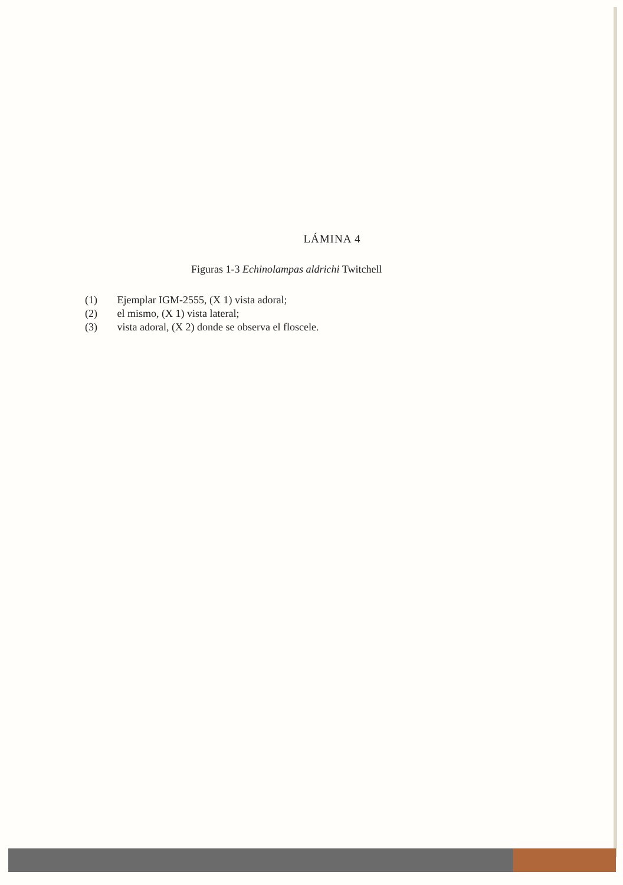LÁMINA 4
Figuras 1-3 Echinolampas aldrichi Twitchell
(1) Ejemplar IGM-2555, (X 1) vista adoral;
(2) el mismo, (X 1) vista lateral;
(3) vista adoral, (X 2) donde se observa el floscele.